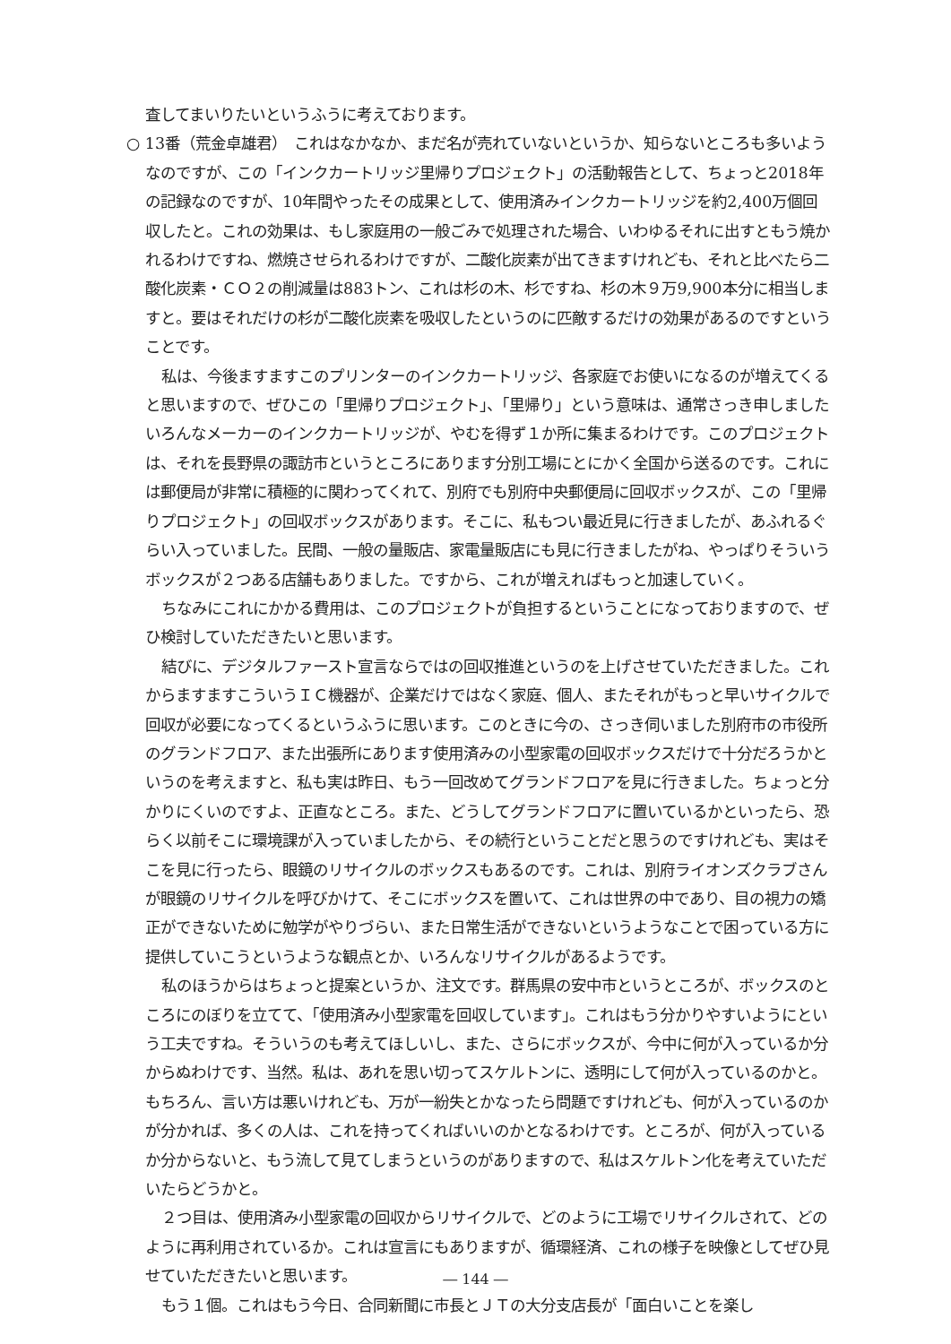査してまいりたいというふうに考えております。
○ 13番（荒金卓雄君）　これはなかなか、まだ名が売れていないというか、知らないところも多いようなのですが、この「インクカートリッジ里帰りプロジェクト」の活動報告として、ちょっと2018年の記録なのですが、10年間やったその成果として、使用済みインクカートリッジを約2,400万個回収したと。これの効果は、もし家庭用の一般ごみで処理された場合、いわゆるそれに出すともう焼かれるわけですね、燃焼させられるわけですが、二酸化炭素が出てきますけれども、それと比べたら二酸化炭素・ＣＯ２の削減量は883トン、これは杉の木、杉ですね、杉の木９万9,900本分に相当しますと。要はそれだけの杉が二酸化炭素を吸収したというのに匹敵するだけの効果があるのですということです。
私は、今後ますますこのプリンターのインクカートリッジ、各家庭でお使いになるのが増えてくると思いますので、ぜひこの「里帰りプロジェクト」、「里帰り」という意味は、通常さっき申しましたいろんなメーカーのインクカートリッジが、やむを得ず１か所に集まるわけです。このプロジェクトは、それを長野県の諏訪市というところにあります分別工場にとにかく全国から送るのです。これには郵便局が非常に積極的に関わってくれて、別府でも別府中央郵便局に回収ボックスが、この「里帰りプロジェクト」の回収ボックスがあります。そこに、私もつい最近見に行きましたが、あふれるぐらい入っていました。民間、一般の量販店、家電量販店にも見に行きましたがね、やっぱりそういうボックスが２つある店舗もありました。ですから、これが増えればもっと加速していく。
ちなみにこれにかかる費用は、このプロジェクトが負担するということになっておりますので、ぜひ検討していただきたいと思います。
結びに、デジタルファースト宣言ならではの回収推進というのを上げさせていただきました。これからますますこういうＩＣ機器が、企業だけではなく家庭、個人、またそれがもっと早いサイクルで回収が必要になってくるというふうに思います。このときに今の、さっき伺いました別府市の市役所のグランドフロア、また出張所にあります使用済みの小型家電の回収ボックスだけで十分だろうかというのを考えますと、私も実は昨日、もう一回改めてグランドフロアを見に行きました。ちょっと分かりにくいのですよ、正直なところ。また、どうしてグランドフロアに置いているかといったら、恐らく以前そこに環境課が入っていましたから、その続行ということだと思うのですけれども、実はそこを見に行ったら、眼鏡のリサイクルのボックスもあるのです。これは、別府ライオンズクラブさんが眼鏡のリサイクルを呼びかけて、そこにボックスを置いて、これは世界の中であり、目の視力の矯正ができないために勉学がやりづらい、また日常生活ができないというようなことで困っている方に提供していこうというような観点とか、いろんなリサイクルがあるようです。
私のほうからはちょっと提案というか、注文です。群馬県の安中市というところが、ボックスのところにのぼりを立てて、「使用済み小型家電を回収しています」。これはもう分かりやすいようにという工夫ですね。そういうのも考えてほしいし、また、さらにボックスが、今中に何が入っているか分からぬわけです、当然。私は、あれを思い切ってスケルトンに、透明にして何が入っているのかと。もちろん、言い方は悪いけれども、万が一紛失とかなったら問題ですけれども、何が入っているのかが分かれば、多くの人は、これを持ってくればいいのかとなるわけです。ところが、何が入っているか分からないと、もう流して見てしまうというのがありますので、私はスケルトン化を考えていただいたらどうかと。
２つ目は、使用済み小型家電の回収からリサイクルで、どのように工場でリサイクルされて、どのように再利用されているか。これは宣言にもありますが、循環経済、これの様子を映像としてぜひ見せていただきたいと思います。
もう１個。これはもう今日、合同新聞に市長とＪＴの大分支店長が「面白いことを楽し
― 144 ―